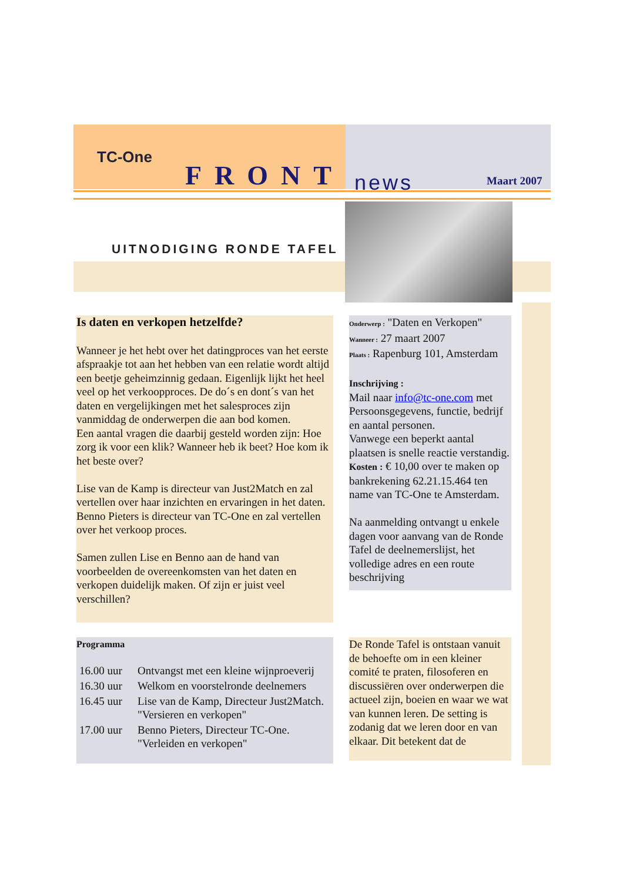TC-One
FRONT news Maart 2007
UITNODIGING RONDE TAFEL
Is daten en verkopen hetzelfde?
Wanneer je het hebt over het datingproces van het eerste afspraakje tot aan het hebben van een relatie wordt altijd een beetje geheimzinnig gedaan. Eigenlijk lijkt het heel veel op het verkoopproces. De do´s en dont´s van het daten en vergelijkingen met het salesproces zijn vanmiddag de onderwerpen die aan bod komen.
Een aantal vragen die daarbij gesteld worden zijn: Hoe zorg ik voor een klik? Wanneer heb ik beet? Hoe kom ik het beste over?
Lise van de Kamp is directeur van Just2Match en zal vertellen over haar inzichten en ervaringen in het daten. Benno Pieters is directeur van TC-One en zal vertellen over het verkoop proces.
Samen zullen Lise en Benno aan de hand van voorbeelden de overeenkomsten van het daten en verkopen duidelijk maken. Of zijn er juist veel verschillen?
Onderwerp : "Daten en Verkopen"
Wanneer : 27 maart 2007
Plaats : Rapenburg 101, Amsterdam
Inschrijving :
Mail naar info@tc-one.com met Persoonsgegevens, functie, bedrijf en aantal personen.
Vanwege een beperkt aantal plaatsen is snelle reactie verstandig.
Kosten : € 10,00 over te maken op bankrekening 62.21.15.464 ten name van TC-One te Amsterdam.
Na aanmelding ontvangt u enkele dagen voor aanvang van de Ronde Tafel de deelnemerslijst, het volledige adres en een route beschrijving
Programma
| 16.00 uur | Ontvangst met een kleine wijnproeverij |
| 16.30 uur | Welkom en voorstelronde deelnemers |
| 16.45 uur | Lise van de Kamp, Directeur Just2Match. "Versieren en verkopen" |
| 17.00 uur | Benno Pieters, Directeur TC-One. "Verleiden en verkopen" |
De Ronde Tafel is ontstaan vanuit de behoefte om in een kleiner comité te praten, filosoferen en discussiëren over onderwerpen die actueel zijn, boeien en waar we wat van kunnen leren. De setting is zodanig dat we leren door en van elkaar. Dit betekent dat de